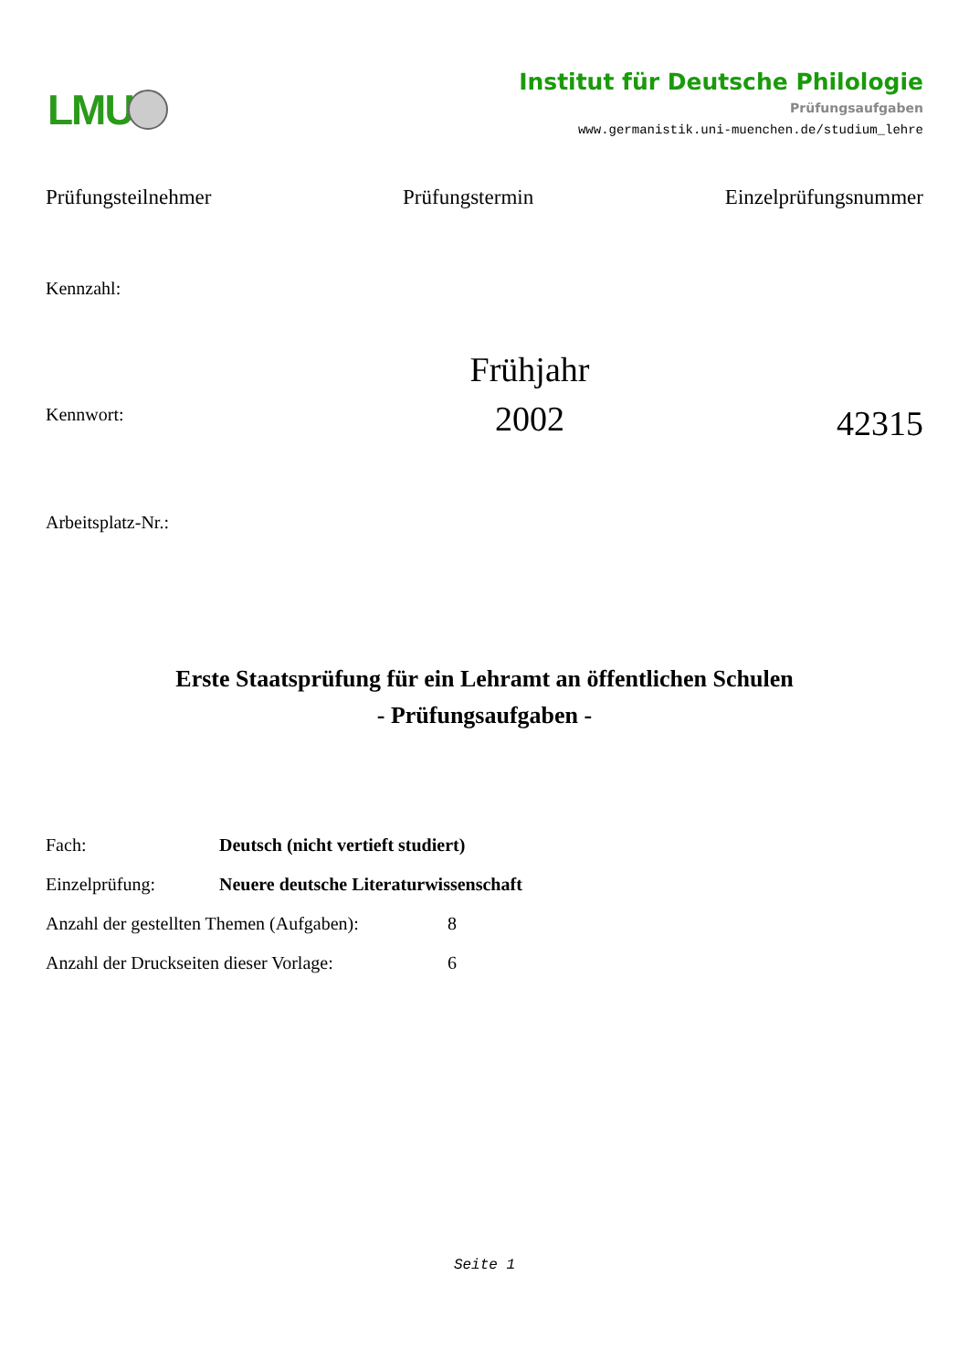LMU
Institut für Deutsche Philologie
Prüfungsaufgaben
www.germanistik.uni-muenchen.de/studium_lehre
Prüfungsteilnehmer Prüfungstermin Einzelprüfungsnummer
Kennzahl:
Kennwort:
Frühjahr
2002
42315
Arbeitsplatz-Nr.:
Erste Staatsprüfung für ein Lehramt an öffentlichen Schulen
- Prüfungsaufgaben -
Fach: Deutsch (nicht vertieft studiert)
Einzelprüfung: Neuere deutsche Literaturwissenschaft
Anzahl der gestellten Themen (Aufgaben): 8
Anzahl der Druckseiten dieser Vorlage: 6
Seite 1